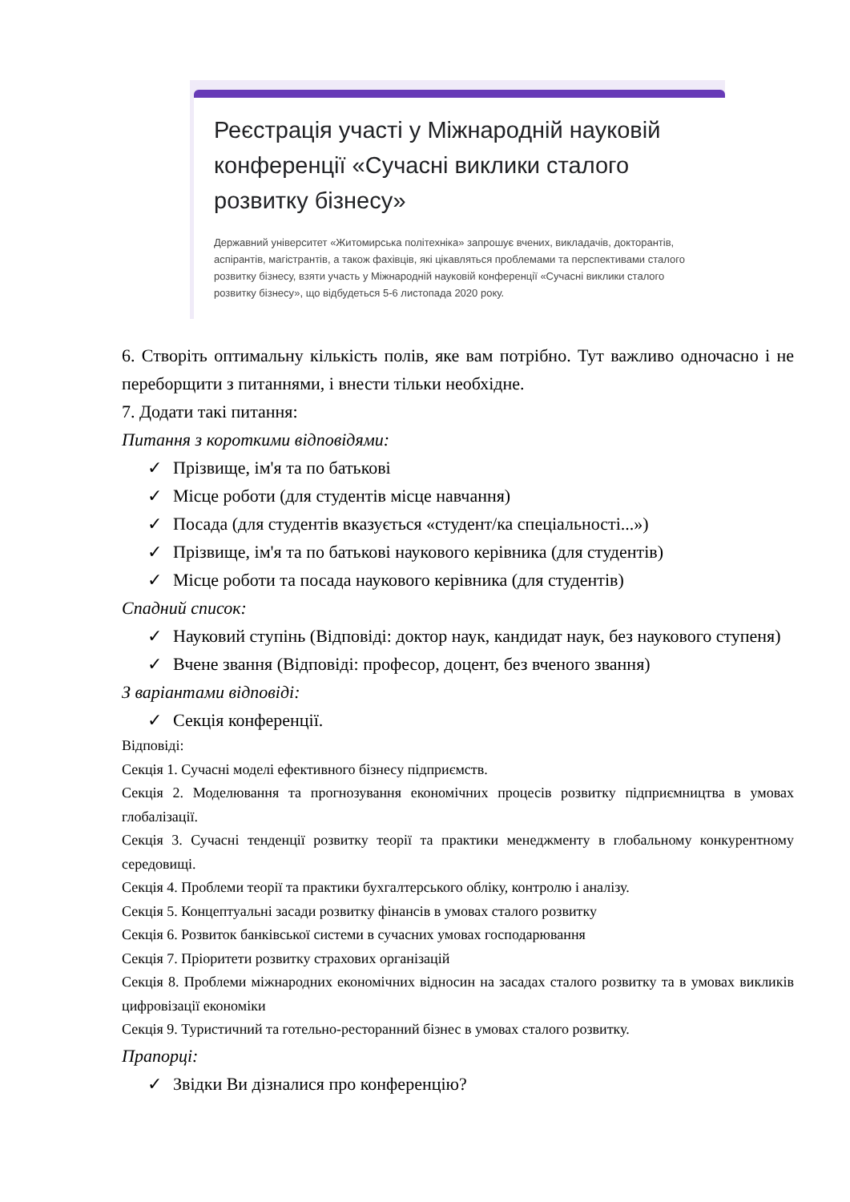Реєстрація участі у Міжнародній науковій конференції «Сучасні виклики сталого розвитку бізнесу»
Державний університет «Житомирська політехніка» запрошує вчених, викладачів, докторантів, аспірантів, магістрантів, а також фахівців, які цікавляться проблемами та перспективами сталого розвитку бізнесу, взяти участь у Міжнародній науковій конференції «Сучасні виклики сталого розвитку бізнесу», що відбудеться 5-6 листопада 2020 року.
6. Створіть оптимальну кількість полів, яке вам потрібно. Тут важливо одночасно і не переборщити з питаннями, і внести тільки необхідне.
7. Додати такі питання:
Питання з короткими відповідями:
✓ Прізвище, ім'я та по батькові
✓ Місце роботи (для студентів місце навчання)
✓ Посада (для студентів вказується «студент/ка спеціальності...»)
✓ Прізвище, ім'я та по батькові наукового керівника (для студентів)
✓ Місце роботи та посада наукового керівника (для студентів)
Спадний список:
✓ Науковий ступінь (Відповіді: доктор наук, кандидат наук, без наукового ступеня)
✓ Вчене звання (Відповіді: професор, доцент, без вченого звання)
З варіантами відповіді:
✓ Секція конференції.
Відповіді:
Секція 1. Сучасні моделі ефективного бізнесу підприємств.
Секція 2. Моделювання та прогнозування економічних процесів розвитку підприємництва в умовах глобалізації.
Секція 3. Сучасні тенденції розвитку теорії та практики менеджменту в глобальному конкурентному середовищі.
Секція 4. Проблеми теорії та практики бухгалтерського обліку, контролю і аналізу.
Секція 5. Концептуальні засади розвитку фінансів в умовах сталого розвитку
Секція 6. Розвиток банківської системи в сучасних умовах господарювання
Секція 7. Пріоритети розвитку страхових організацій
Секція 8. Проблеми міжнародних економічних відносин на засадах сталого розвитку та в умовах викликів цифровізації економіки
Секція 9. Туристичний та готельно-ресторанний бізнес в умовах сталого розвитку.
Прапорці:
✓ Звідки Ви дізналися про конференцію?